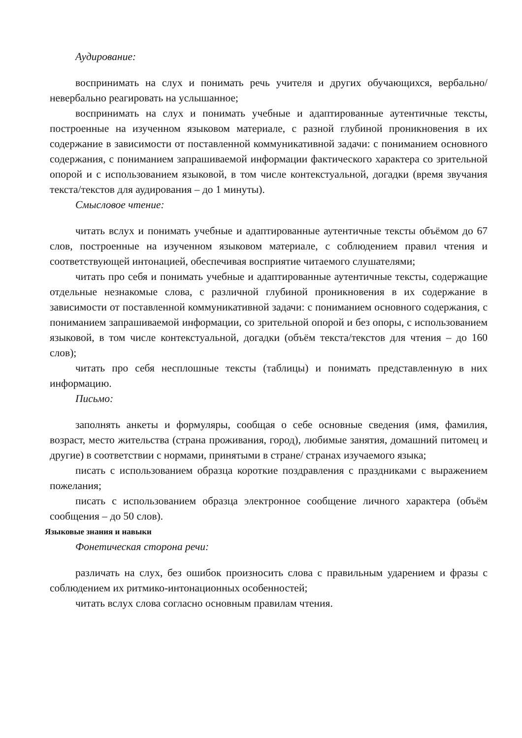Аудирование:
воспринимать на слух и понимать речь учителя и других обучающихся, вербально/невербально реагировать на услышанное;
воспринимать на слух и понимать учебные и адаптированные аутентичные тексты, построенные на изученном языковом материале, с разной глубиной проникновения в их содержание в зависимости от поставленной коммуникативной задачи: с пониманием основного содержания, с пониманием запрашиваемой информации фактического характера со зрительной опорой и с использованием языковой, в том числе контекстуальной, догадки (время звучания текста/текстов для аудирования – до 1 минуты).
Смысловое чтение:
читать вслух и понимать учебные и адаптированные аутентичные тексты объёмом до 67 слов, построенные на изученном языковом материале, с соблюдением правил чтения и соответствующей интонацией, обеспечивая восприятие читаемого слушателями;
читать про себя и понимать учебные и адаптированные аутентичные тексты, содержащие отдельные незнакомые слова, с различной глубиной проникновения в их содержание в зависимости от поставленной коммуникативной задачи: с пониманием основного содержания, с пониманием запрашиваемой информации, со зрительной опорой и без опоры, с использованием языковой, в том числе контекстуальной, догадки (объём текста/текстов для чтения – до 160 слов);
читать про себя несплошные тексты (таблицы) и понимать представленную в них информацию.
Письмо:
заполнять анкеты и формуляры, сообщая о себе основные сведения (имя, фамилия, возраст, место жительства (страна проживания, город), любимые занятия, домашний питомец и другие) в соответствии с нормами, принятыми в стране/ странах изучаемого языка;
писать с использованием образца короткие поздравления с праздниками с выражением пожелания;
писать с использованием образца электронное сообщение личного характера (объём сообщения – до 50 слов).
Языковые знания и навыки
Фонетическая сторона речи:
различать на слух, без ошибок произносить слова с правильным ударением и фразы с соблюдением их ритмико-интонационных особенностей;
читать вслух слова согласно основным правилам чтения.